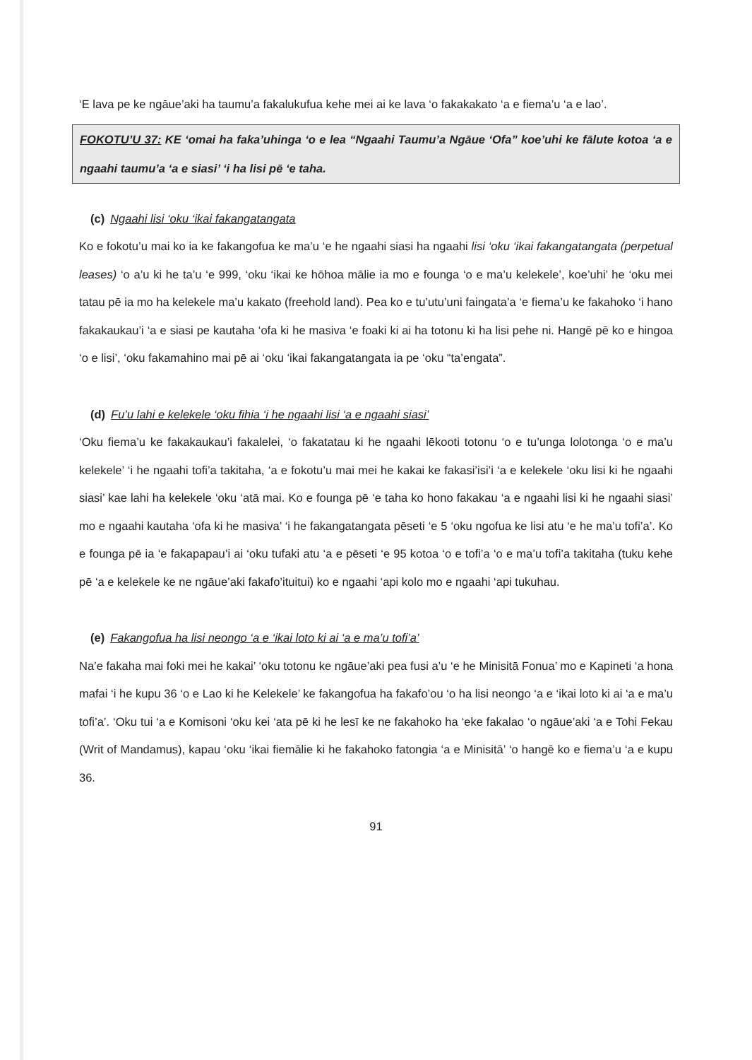‘E lava pe ke ngāue’aki ha taumu’a fakalukufua kehe mei ai ke lava ‘o fakakakato ‘a e fiema’u ‘a e lao’.
FOKOTU’U 37: KE ‘omai ha faka’uhinga ‘o e lea “Ngaahi Taumu’a Ngāue ‘Ofa” koe’uhi ke fālute kotoa ‘a e ngaahi taumu’a ‘a e siasi’ ‘i ha lisi pē ‘e taha.
(c) Ngaahi lisi ‘oku ‘ikai fakangatangata
Ko e fokotu’u mai ko ia ke fakangofua ke ma’u ‘e he ngaahi siasi ha ngaahi lisi ‘oku ‘ikai fakangatangata (perpetual leases) ‘o a’u ki he ta’u ‘e 999, ‘oku ‘ikai ke hōhoa mālie ia mo e founga ‘o e ma’u kelekele’, koe’uhi’ he ‘oku mei tatau pē ia mo ha kelekele ma’u kakato (freehold land). Pea ko e tu’utu’uni faingata’a ‘e fiema’u ke fakahoko ‘i hano fakakaukau’i ‘a e siasi pe kautaha ‘ofa ki he masiva ‘e foaki ki ai ha totonu ki ha lisi pehe ni. Hangē pē ko e hingoa ‘o e lisi’, ‘oku fakamahino mai pē ai ‘oku ‘ikai fakangatangata ia pe ‘oku “ta’engata”.
(d) Fu’u lahi e kelekele ‘oku fihia ‘i he ngaahi lisi ‘a e ngaahi siasi’
‘Oku fiema’u ke fakakaukau’i fakalelei, ‘o fakatatau ki he ngaahi lēkooti totonu ‘o e tu’unga lolotonga ‘o e ma’u kelekele’ ‘i he ngaahi tofi’a takitaha, ‘a e fokotu’u mai mei he kakai ke fakasi’isi’i ‘a e kelekele ‘oku lisi ki he ngaahi siasi’ kae lahi ha kelekele ‘oku ‘atā mai. Ko e founga pē ‘e taha ko hono fakakau ‘a e ngaahi lisi ki he ngaahi siasi’ mo e ngaahi kautaha ‘ofa ki he masiva’ ‘i he fakangatangata pēseti ‘e 5 ‘oku ngofua ke lisi atu ‘e he ma’u tofi’a’. Ko e founga pē ia ‘e fakapapau’i ai ‘oku tufaki atu ‘a e pēseti ‘e 95 kotoa ‘o e tofi’a ‘o e ma’u tofi’a takitaha (tuku kehe pē ‘a e kelekele ke ne ngāue’aki fakafo’ituitui) ko e ngaahi ‘api kolo mo e ngaahi ‘api tukuhau.
(e) Fakangofua ha lisi neongo ‘a e ‘ikai loto ki ai ‘a e ma’u tofi’a’
Na’e fakaha mai foki mei he kakai’ ‘oku totonu ke ngāue’aki pea fusi a’u ‘e he Minisitā Fonua’ mo e Kapineti ‘a hona mafai ‘i he kupu 36 ‘o e Lao ki he Kelekele’ ke fakangofua ha fakafo’ou ‘o ha lisi neongo ‘a e ‘ikai loto ki ai ‘a e ma’u tofi’a’. ‘Oku tui ‘a e Komisoni ‘oku kei ‘ata pē ki he lesī ke ne fakahoko ha ‘eke fakalao ‘o ngāue’aki ‘a e Tohi Fekau (Writ of Mandamus), kapau ‘oku ‘ikai fiemālie ki he fakahoko fatongia ‘a e Minisitā’ ‘o hangē ko e fiema’u ‘a e kupu 36.
91